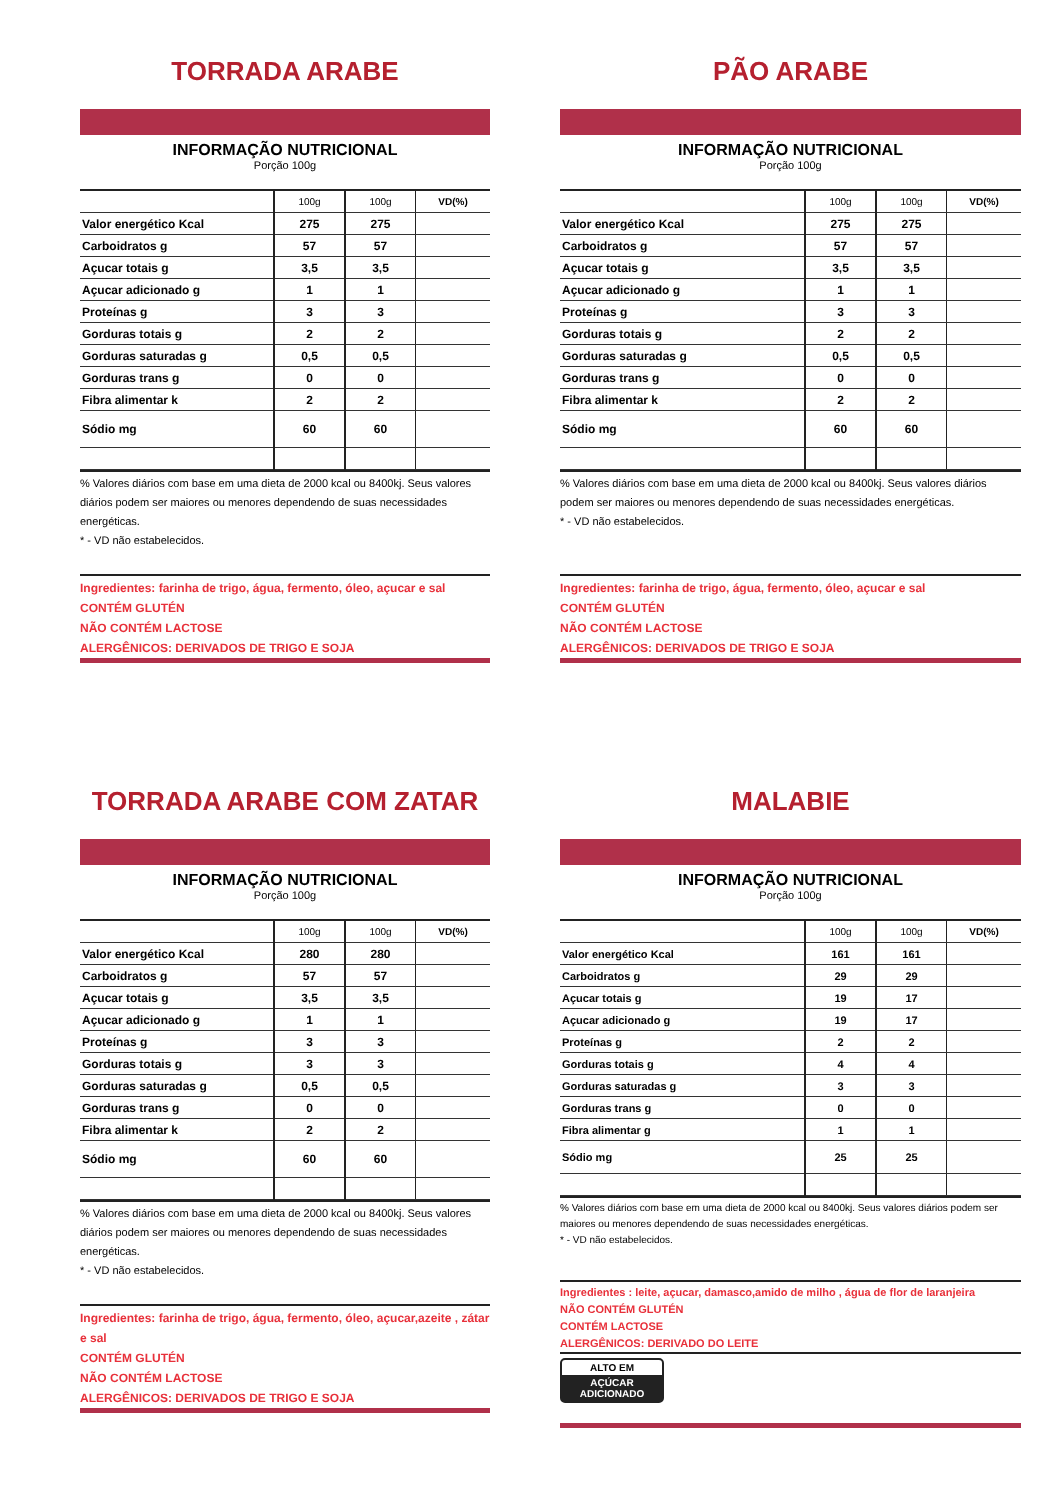TORRADA ARABE
INFORMAÇÃO NUTRICIONAL
Porção 100g
| | 100g | 100g | VD(%) |
| --- | --- | --- | --- |
| Valor energético Kcal | 275 | 275 | |
| Carboidratos g | 57 | 57 | |
| Açucar totais g | 3,5 | 3,5 | |
| Açucar adicionado g | 1 | 1 | |
| Proteínas g | 3 | 3 | |
| Gorduras totais g | 2 | 2 | |
| Gorduras saturadas g | 0,5 | 0,5 | |
| Gorduras trans g | 0 | 0 | |
| Fibra alimentar k | 2 | 2 | |
| Sódio mg | 60 | 60 | |
% Valores diários com base em uma dieta de 2000 kcal ou 8400kj. Seus valores diários podem ser maiores ou menores dependendo de suas necessidades energéticas.
* - VD não estabelecidos.
Ingredientes: farinha de trigo, água, fermento, óleo, açucar e sal
CONTÉM GLUTÉN
NÃO CONTÉM LACTOSE
ALERGÊNICOS: DERIVADOS DE TRIGO E SOJA
PÃO ARABE
INFORMAÇÃO NUTRICIONAL
Porção 100g
| | 100g | 100g | VD(%) |
| --- | --- | --- | --- |
| Valor energético Kcal | 275 | 275 | |
| Carboidratos g | 57 | 57 | |
| Açucar totais g | 3,5 | 3,5 | |
| Açucar adicionado g | 1 | 1 | |
| Proteínas g | 3 | 3 | |
| Gorduras totais g | 2 | 2 | |
| Gorduras saturadas g | 0,5 | 0,5 | |
| Gorduras trans g | 0 | 0 | |
| Fibra alimentar k | 2 | 2 | |
| Sódio mg | 60 | 60 | |
% Valores diários com base em uma dieta de 2000 kcal ou 8400kj. Seus valores diários podem ser maiores ou menores dependendo de suas necessidades energéticas.
* - VD não estabelecidos.
Ingredientes: farinha de trigo, água, fermento, óleo, açucar e sal
CONTÉM GLUTÉN
NÃO CONTÉM LACTOSE
ALERGÊNICOS: DERIVADOS DE TRIGO E SOJA
TORRADA ARABE COM ZATAR
INFORMAÇÃO NUTRICIONAL
Porção 100g
| | 100g | 100g | VD(%) |
| --- | --- | --- | --- |
| Valor energético Kcal | 280 | 280 | |
| Carboidratos g | 57 | 57 | |
| Açucar totais g | 3,5 | 3,5 | |
| Açucar adicionado g | 1 | 1 | |
| Proteínas g | 3 | 3 | |
| Gorduras totais g | 3 | 3 | |
| Gorduras saturadas g | 0,5 | 0,5 | |
| Gorduras trans g | 0 | 0 | |
| Fibra alimentar k | 2 | 2 | |
| Sódio mg | 60 | 60 | |
% Valores diários com base em uma dieta de 2000 kcal ou 8400kj. Seus valores diários podem ser maiores ou menores dependendo de suas necessidades energéticas.
* - VD não estabelecidos.
Ingredientes: farinha de trigo, água, fermento, óleo, açucar,azeite , zátar e sal
CONTÉM GLUTÉN
NÃO CONTÉM LACTOSE
ALERGÊNICOS: DERIVADOS DE TRIGO E SOJA
MALABIE
INFORMAÇÃO NUTRICIONAL
Porção 100g
| | 100g | 100g | VD(%) |
| --- | --- | --- | --- |
| Valor energético Kcal | 161 | 161 | |
| Carboidratos g | 29 | 29 | |
| Açucar totais g | 19 | 17 | |
| Açucar adicionado g | 19 | 17 | |
| Proteínas g | 2 | 2 | |
| Gorduras totais g | 4 | 4 | |
| Gorduras saturadas g | 3 | 3 | |
| Gorduras trans g | 0 | 0 | |
| Fibra alimentar g | 1 | 1 | |
| Sódio mg | 25 | 25 | |
% Valores diários com base em uma dieta de 2000 kcal ou 8400kj. Seus valores diários podem ser maiores ou menores dependendo de suas necessidades energéticas.
* - VD não estabelecidos.
Ingredientes : leite, açucar, damasco,amido de milho , água de flor de laranjeira
NÃO CONTÉM GLUTÉN
CONTÉM LACTOSE
ALERGÊNICOS: DERIVADO DO LEITE
ALTO EM
AÇÚCAR ADICIONADO